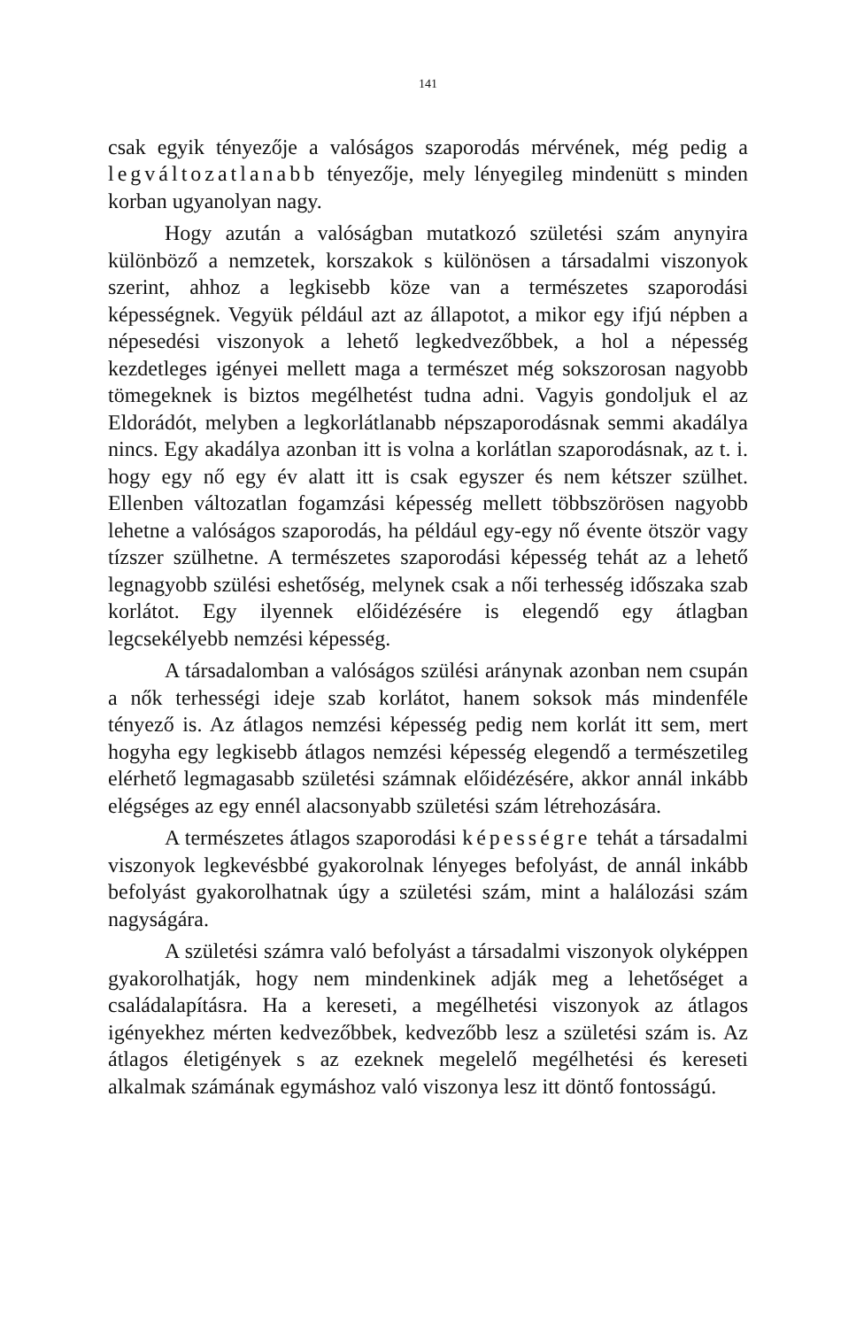141
csak egyik tényezője a valóságos szaporodás mérvének, még pedig a legváltozatlanabb tényezője, mely lényegileg mindenütt s minden korban ugyanolyan nagy.
Hogy azután a valóságban mutatkozó születési szám anynyira különböző a nemzetek, korszakok s különösen a társadalmi viszonyok szerint, ahhoz a legkisebb köze van a természetes szaporodási képességnek. Vegyük például azt az állapotot, a mikor egy ifjú népben a népesedési viszonyok a lehető legkedvezőbbek, a hol a népesség kezdetleges igényei mellett maga a természet még sokszorosan nagyobb tömegeknek is biztos megélhetést tudna adni. Vagyis gondoljuk el az Eldorádót, melyben a legkorlátlanabb népszaporodásnak semmi akadálya nincs. Egy akadálya azonban itt is volna a korlátlan szaporodásnak, az t. i. hogy egy nő egy év alatt itt is csak egyszer és nem kétszer szülhet. Ellenben változatlan fogamzási képesség mellett többszörösen nagyobb lehetne a valóságos szaporodás, ha például egy-egy nő évente ötször vagy tízszer szülhetne. A természetes szaporodási képesség tehát az a lehető legnagyobb szülési eshetőség, melynek csak a női terhesség időszaka szab korlátot. Egy ilyennek előidézésére is elegendő egy átlagban legcsekélyebb nemzési képesség.
A társadalomban a valóságos szülési aránynak azonban nem csupán a nők terhességi ideje szab korlátot, hanem soksok más mindenféle tényező is. Az átlagos nemzési képesség pedig nem korlát itt sem, mert hogyha egy legkisebb átlagos nemzési képesség elegendő a természetileg elérhető legmagasabb születési számnak előidézésére, akkor annál inkább elégséges az egy ennél alacsonyabb születési szám létrehozására.
A természetes átlagos szaporodási képességre tehát a társadalmi viszonyok legkevésbbé gyakorolnak lényeges befolyást, de annál inkább befolyást gyakorolhatnak úgy a születési szám, mint a halálozási szám nagyságára.
A születési számra való befolyást a társadalmi viszonyok olyképpen gyakorolhatják, hogy nem mindenkinek adják meg a lehetőséget a családalapításra. Ha a kereseti, a megélhetési viszonyok az átlagos igényekhez mérten kedvezőbbek, kedvezőbb lesz a születési szám is. Az átlagos életigények s az ezeknek megelelő megélhetési és kereseti alkalmak számának egymáshoz való viszonya lesz itt döntő fontosságú.